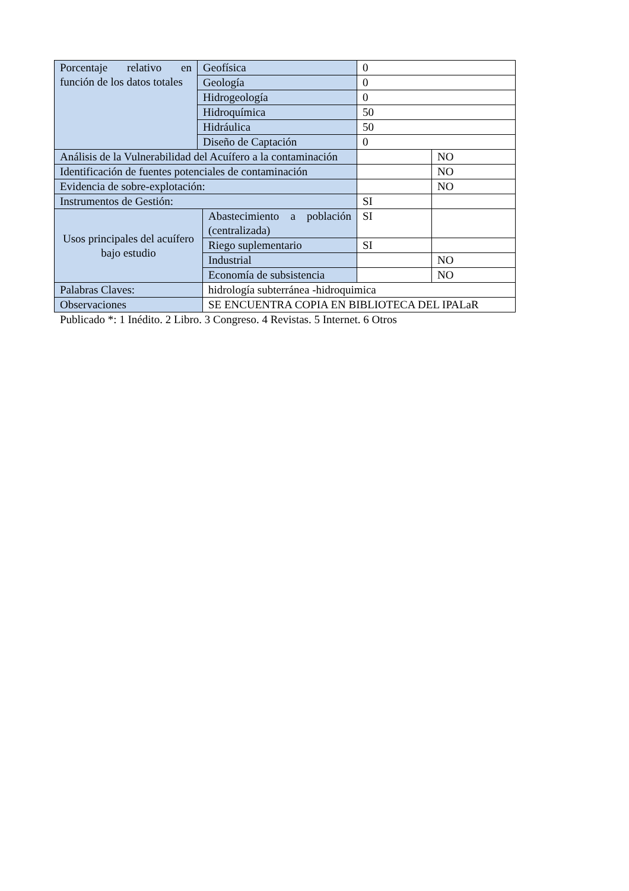| Porcentaje relativo en función de los datos totales | Geofísica | | 0 | |
| | Geología | | 0 | |
| | Hidrogeología | | 0 | |
| | Hidroquímica | | 50 | |
| | Hidráulica | | 50 | |
| | Diseño de Captación | | 0 | |
| Análisis de la Vulnerabilidad del Acuífero a la contaminación | | | | NO |
| Identificación de fuentes potenciales de contaminación | | | | NO |
| Evidencia de sobre-explotación: | | | | NO |
| Instrumentos de Gestión: | | | SI | |
| Usos principales del acuífero bajo estudio | | Abastecimiento a población (centralizada) | SI | |
| | | Riego suplementario | SI | |
| | | Industrial | | NO |
| | | Economía de subsistencia | | NO |
| Palabras Claves: | | hidrología subterránea -hidroquimica | | |
| Observaciones | | SE ENCUENTRA COPIA EN BIBLIOTECA DEL IPALaR | | |
Publicado *: 1 Inédito. 2 Libro. 3 Congreso. 4 Revistas. 5 Internet. 6 Otros